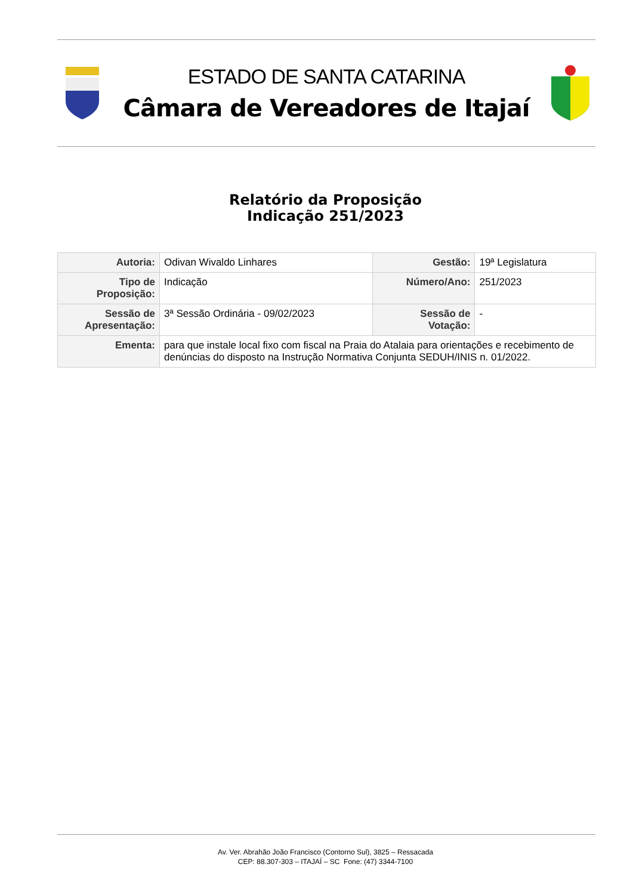ESTADO DE SANTA CATARINA
Câmara de Vereadores de Itajaí
Relatório da Proposição
Indicação 251/2023
| Autoria: | Odivan Wivaldo Linhares | Gestão: | 19ª Legislatura |
| Tipo de Proposição: | Indicação | Número/Ano: | 251/2023 |
| Sessão de Apresentação: | 3ª Sessão Ordinária - 09/02/2023 | Sessão de Votação: | - |
| Ementa: | para que instale local fixo com fiscal na Praia do Atalaia para orientações e recebimento de denúncias do disposto na Instrução Normativa Conjunta SEDUH/INIS n. 01/2022. | | |
Av. Ver. Abrahão João Francisco (Contorno Sul), 3825 – Ressacada
CEP: 88.307-303 – ITAJAÍ – SC Fone: (47) 3344-7100